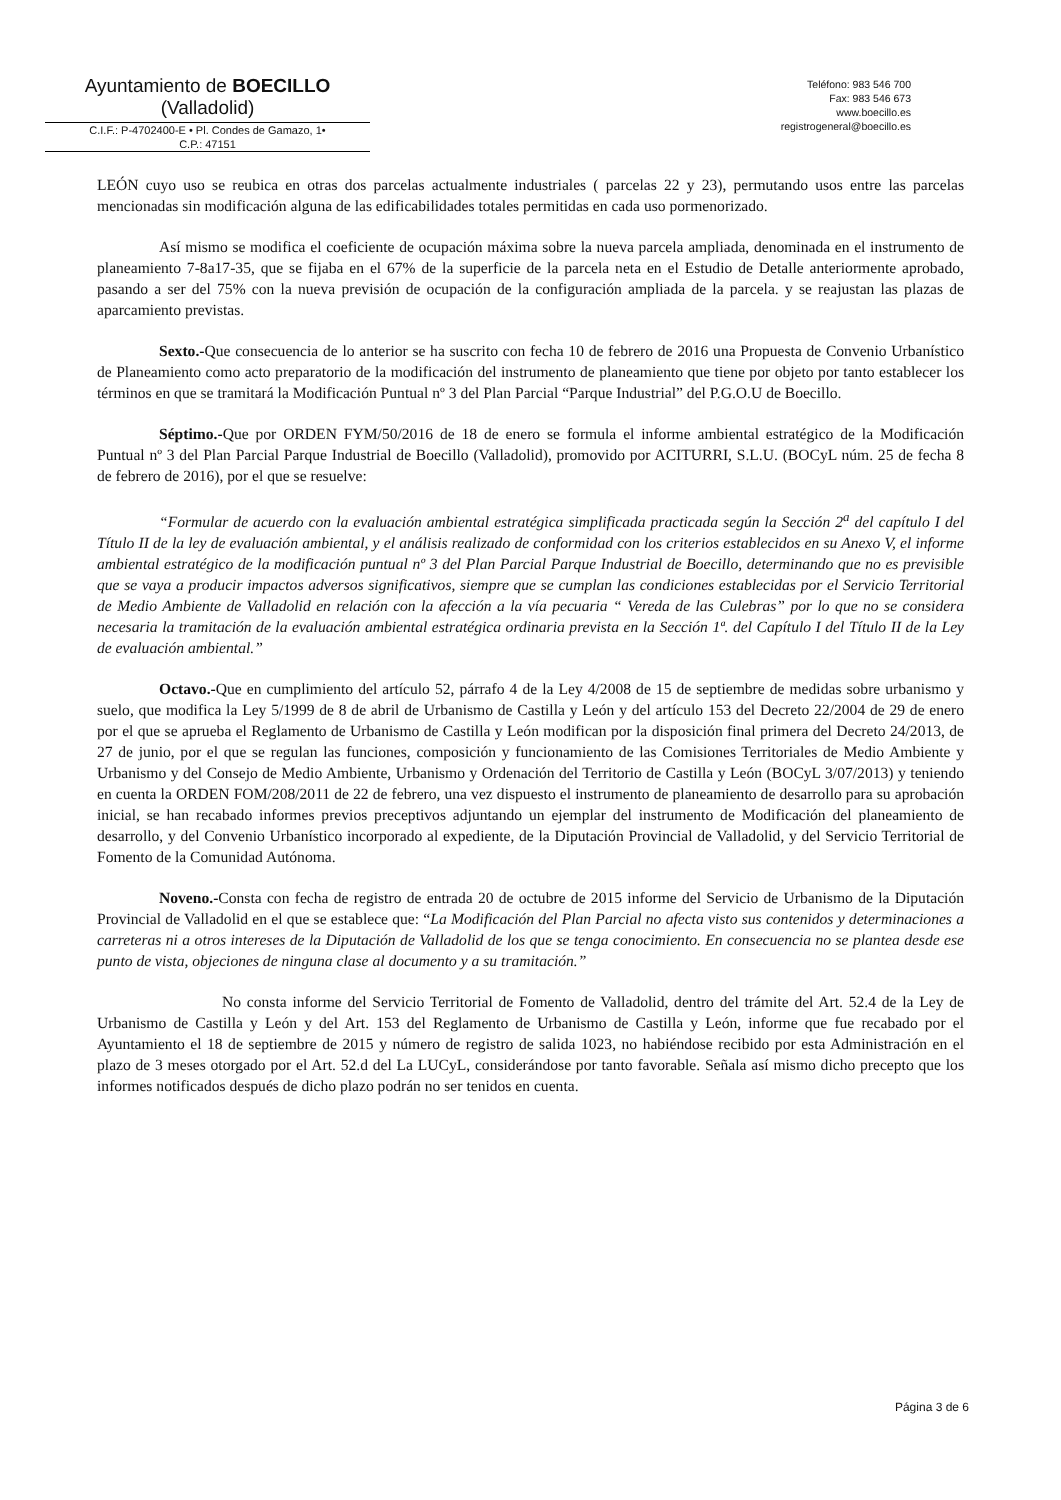Ayuntamiento de BOECILLO
(Valladolid)
C.I.F.: P-4702400-E • Pl. Condes de Gamazo, 1•
C.P.: 47151
Teléfono: 983 546 700
Fax: 983 546 673
www.boecillo.es
registrogeneral@boecillo.es
LEÓN cuyo uso se reubica en otras dos parcelas actualmente industriales ( parcelas 22 y 23), permutando usos entre las parcelas mencionadas sin modificación alguna de las edificabilidades totales permitidas en cada uso pormenorizado.
Así mismo se modifica el coeficiente de ocupación máxima sobre la nueva parcela ampliada, denominada en el instrumento de planeamiento 7-8a17-35, que se fijaba en el 67% de la superficie de la parcela neta en el Estudio de Detalle anteriormente aprobado, pasando a ser del 75% con la nueva previsión de ocupación de la configuración ampliada de la parcela. y se reajustan las plazas de aparcamiento previstas.
Sexto.-Que consecuencia de lo anterior se ha suscrito con fecha 10 de febrero de 2016 una Propuesta de Convenio Urbanístico de Planeamiento como acto preparatorio de la modificación del instrumento de planeamiento que tiene por objeto por tanto establecer los términos en que se tramitará la Modificación Puntual nº 3 del Plan Parcial “Parque Industrial” del P.G.O.U de Boecillo.
Séptimo.-Que por ORDEN FYM/50/2016 de 18 de enero se formula el informe ambiental estratégico de la Modificación Puntual nº 3 del Plan Parcial Parque Industrial de Boecillo (Valladolid), promovido por ACITURRI, S.L.U. (BOCyL núm. 25 de fecha 8 de febrero de 2016), por el que se resuelve:
“Formular de acuerdo con la evaluación ambiental estratégica simplificada practicada según la Sección 2<sup>a</sup> del capítulo I del Título II de la ley de evaluación ambiental, y el análisis realizado de conformidad con los criterios establecidos en su Anexo V, el informe ambiental estratégico de la modificación puntual nº 3 del Plan Parcial Parque Industrial de Boecillo, determinando que no es previsible que se vaya a producir impactos adversos significativos, siempre que se cumplan las condiciones establecidas por el Servicio Territorial de Medio Ambiente de Valladolid en relación con la afección a la vía pecuaria “ Vereda de las Culebras” por lo que no se considera necesaria la tramitación de la evaluación ambiental estratégica ordinaria prevista en la Sección 1ª. del Capítulo I del Título II de la Ley de evaluación ambiental.”
Octavo.-Que en cumplimiento del artículo 52, párrafo 4 de la Ley 4/2008 de 15 de septiembre de medidas sobre urbanismo y suelo, que modifica la Ley 5/1999 de 8 de abril de Urbanismo de Castilla y León y del artículo 153 del Decreto 22/2004 de 29 de enero por el que se aprueba el Reglamento de Urbanismo de Castilla y León modifican por la disposición final primera del Decreto 24/2013, de 27 de junio, por el que se regulan las funciones, composición y funcionamiento de las Comisiones Territoriales de Medio Ambiente y Urbanismo y del Consejo de Medio Ambiente, Urbanismo y Ordenación del Territorio de Castilla y León (BOCyL 3/07/2013) y teniendo en cuenta la ORDEN FOM/208/2011 de 22 de febrero, una vez dispuesto el instrumento de planeamiento de desarrollo para su aprobación inicial, se han recabado informes previos preceptivos adjuntando un ejemplar del instrumento de Modificación del planeamiento de desarrollo, y del Convenio Urbanístico incorporado al expediente, de la Diputación Provincial de Valladolid, y del Servicio Territorial de Fomento de la Comunidad Autónoma.
Noveno.-Consta con fecha de registro de entrada 20 de octubre de 2015 informe del Servicio de Urbanismo de la Diputación Provincial de Valladolid en el que se establece que: “La Modificación del Plan Parcial no afecta visto sus contenidos y determinaciones a carreteras ni a otros intereses de la Diputación de Valladolid de los que se tenga conocimiento. En consecuencia no se plantea desde ese punto de vista, objeciones de ninguna clase al documento y a su tramitación.”
No consta informe del Servicio Territorial de Fomento de Valladolid, dentro del trámite del Art. 52.4 de la Ley de Urbanismo de Castilla y León y del Art. 153 del Reglamento de Urbanismo de Castilla y León, informe que fue recabado por el Ayuntamiento el 18 de septiembre de 2015 y número de registro de salida 1023, no habiéndose recibido por esta Administración en el plazo de 3 meses otorgado por el Art. 52.d del La LUCyL, considerándose por tanto favorable. Señala así mismo dicho precepto que los informes notificados después de dicho plazo podrán no ser tenidos en cuenta.
Página 3 de 6